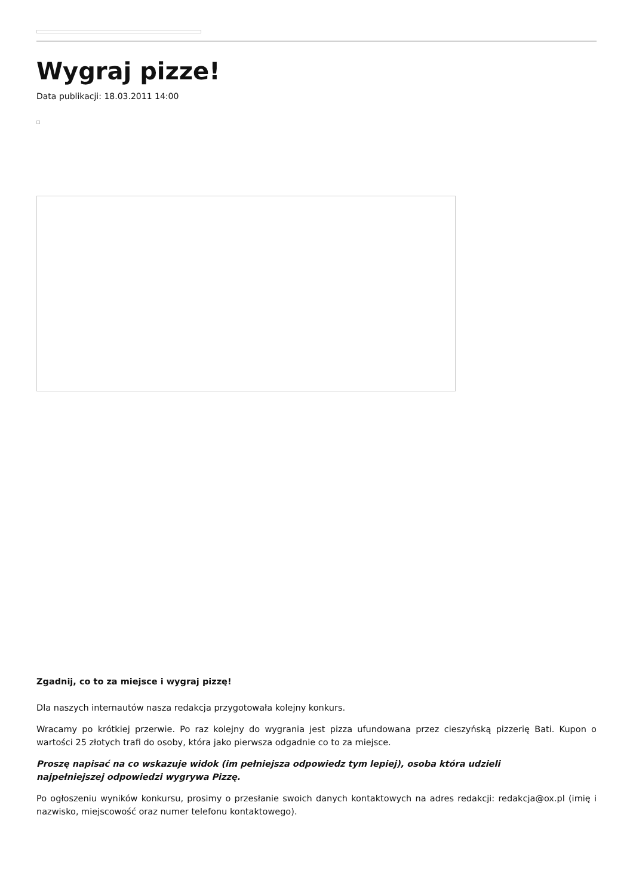Wygraj pizze!
Data publikacji: 18.03.2011 14:00
Zgadnij, co to za miejsce i wygraj pizzę!
Dla naszych internautów nasza redakcja przygotowała kolejny konkurs.
Wracamy po krótkiej przerwie. Po raz kolejny do wygrania jest pizza ufundowana przez cieszyńską pizzerię Bati. Kupon o wartości 25 złotych trafi do osoby, która jako pierwsza odgadnie co to za miejsce.
Proszę napisać na co wskazuje widok (im pełniejsza odpowiedz tym lepiej), osoba która udzieli
najpełniejszej odpowiedzi wygrywa Pizzę.
Po ogłoszeniu wyników konkursu, prosimy o przesłanie swoich danych kontaktowych na adres redakcji: redakcja@ox.pl (imię i nazwisko, miejscowość oraz numer telefonu kontaktowego).